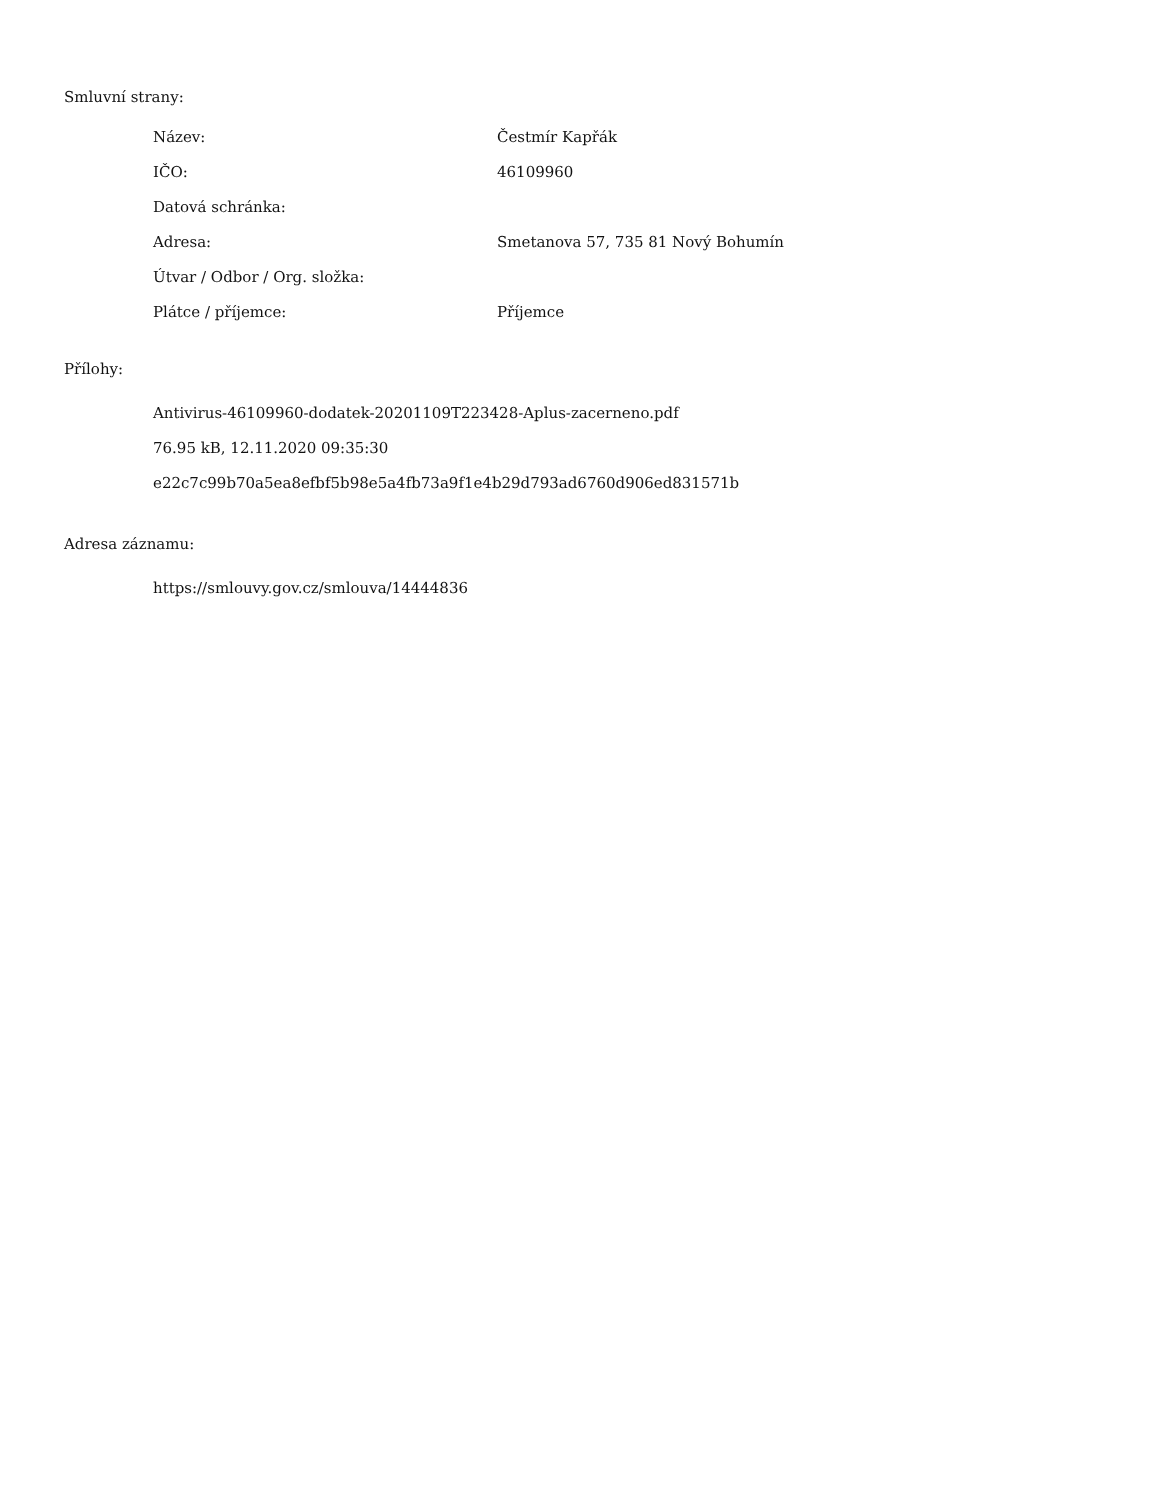Smluvní strany:
| Název: | Čestmír Kapřák |
| IČO: | 46109960 |
| Datová schránka: | |
| Adresa: | Smetanova 57, 735 81 Nový Bohumín |
| Útvar / Odbor / Org. složka: | |
| Plátce / příjemce: | Příjemce |
Přílohy:
Antivirus-46109960-dodatek-20201109T223428-Aplus-zacerneno.pdf
76.95 kB, 12.11.2020 09:35:30
e22c7c99b70a5ea8efbf5b98e5a4fb73a9f1e4b29d793ad6760d906ed831571b
Adresa záznamu:
https://smlouvy.gov.cz/smlouva/14444836